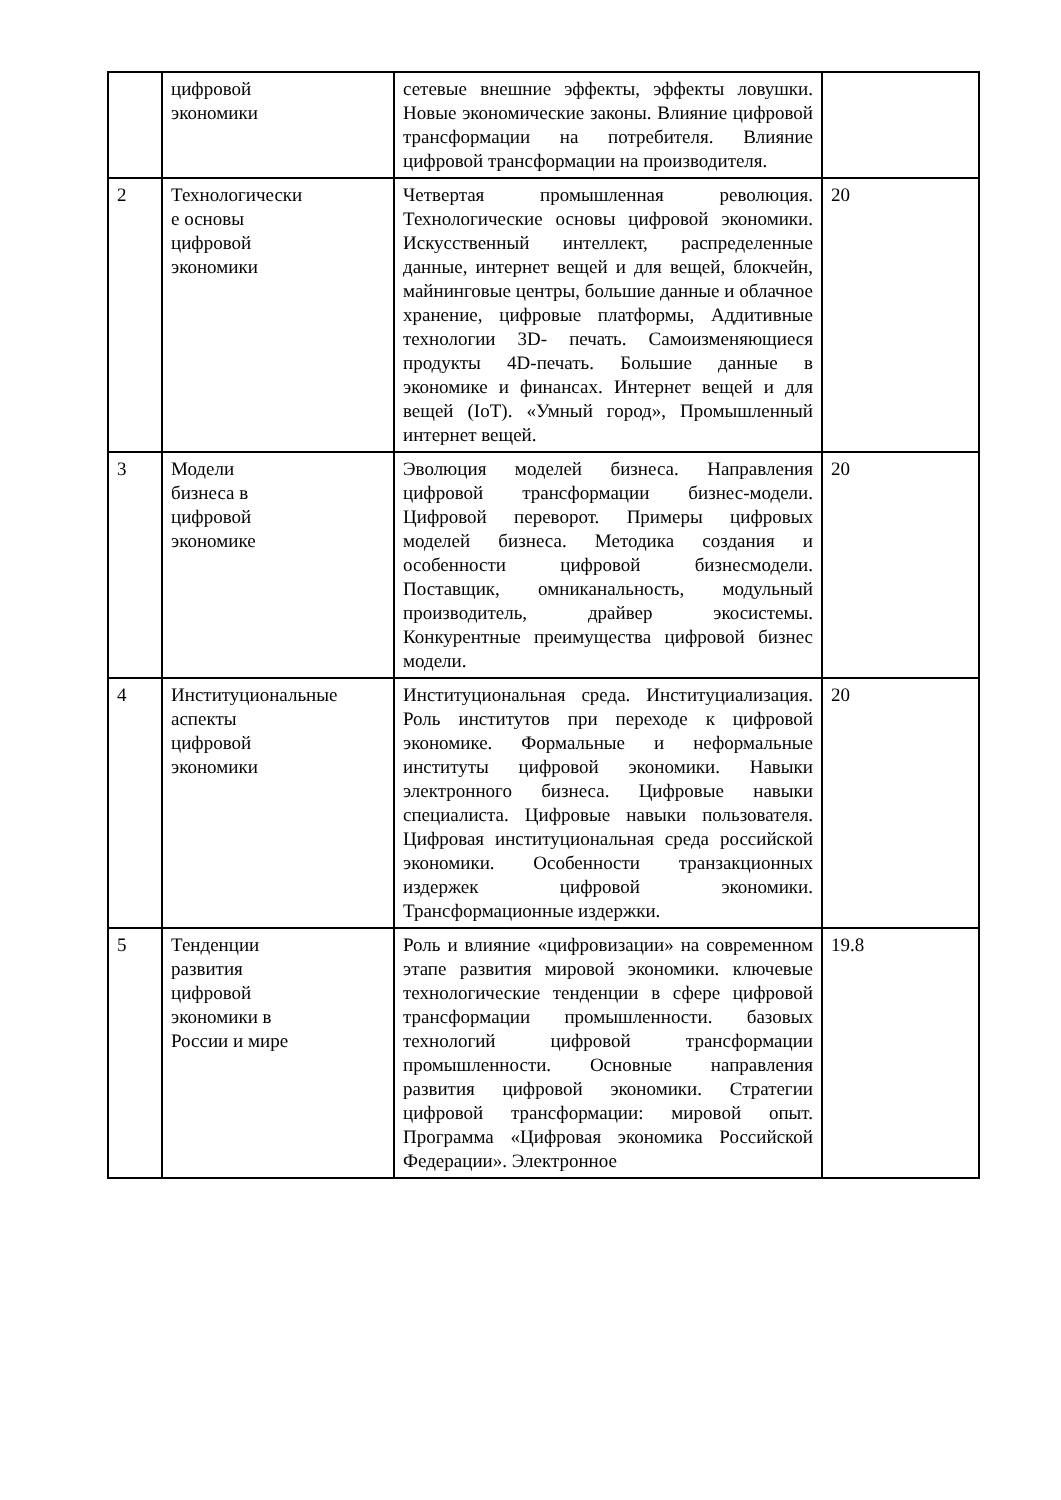| | цифровой экономики | сетевые внешние эффекты, эффекты ловушки. Новые экономические законы. Влияние цифровой трансформации на потребителя. Влияние цифровой трансформации на производителя. | |
| 2 | Технологически е основы цифровой экономики | Четвертая промышленная революция. Технологические основы цифровой экономики. Искусственный интеллект, распределенные данные, интернет вещей и для вещей, блокчейн, майнинговые центры, большие данные и облачное хранение, цифровые платформы, Аддитивные технологии 3D- печать. Самоизменяющиеся продукты 4D-печать. Большие данные в экономике и финансах. Интернет вещей и для вещей (IoT). «Умный город», Промышленный интернет вещей. | 20 |
| 3 | Модели бизнеса в цифровой экономике | Эволюция моделей бизнеса. Направления цифровой трансформации бизнес-модели. Цифровой переворот. Примеры цифровых моделей бизнеса. Методика создания и особенности цифровой бизнесмодели. Поставщик, омниканальность, модульный производитель, драйвер экосистемы. Конкурентные преимущества цифровой бизнес модели. | 20 |
| 4 | Институциональные аспекты цифровой экономики | Институциональная среда. Институциализация. Роль институтов при переходе к цифровой экономике. Формальные и неформальные институты цифровой экономики. Навыки электронного бизнеса. Цифровые навыки специалиста. Цифровые навыки пользователя. Цифровая институциональная среда российской экономики. Особенности транзакционных издержек цифровой экономики. Трансформационные издержки. | 20 |
| 5 | Тенденции развития цифровой экономики в России и мире | Роль и влияние «цифровизации» на современном этапе развития мировой экономики. ключевые технологические тенденции в сфере цифровой трансформации промышленности. базовых технологий цифровой трансформации промышленности. Основные направления развития цифровой экономики. Стратегии цифровой трансформации: мировой опыт. Программа «Цифровая экономика Российской Федерации». Электронное | 19.8 |